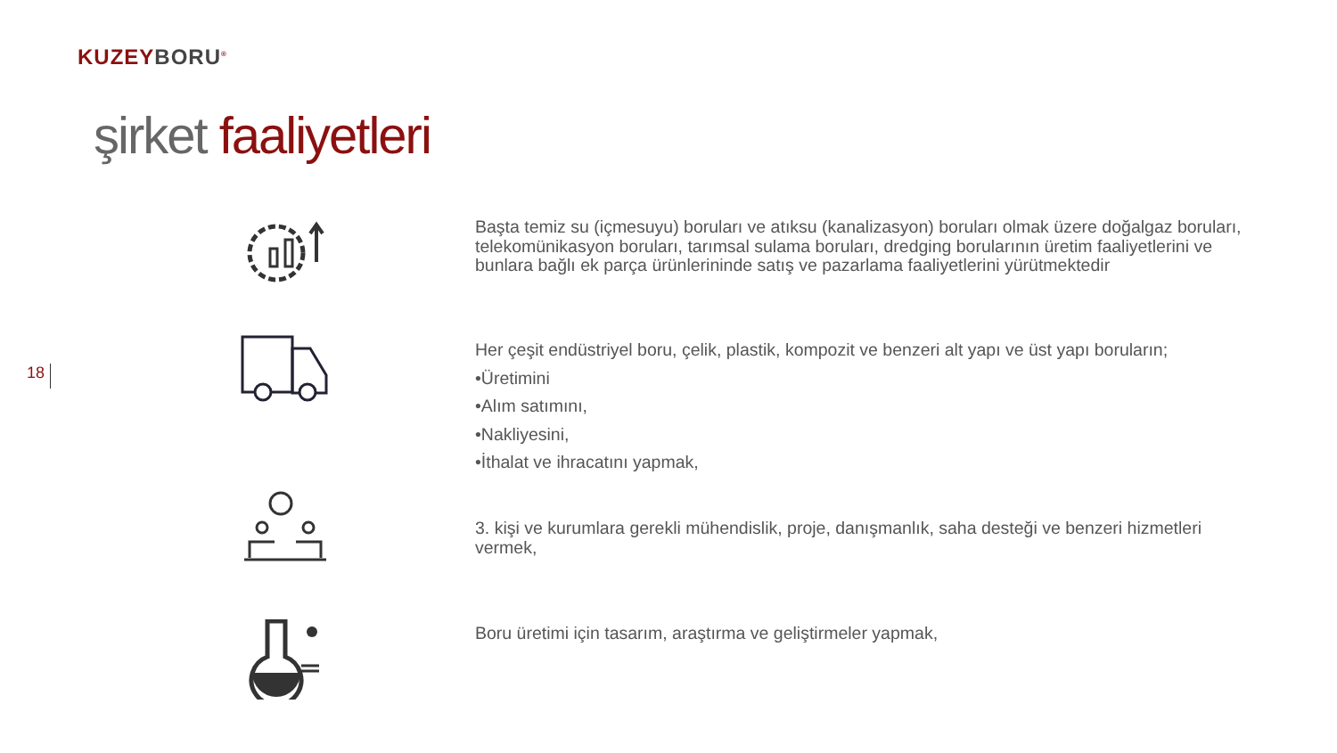KUZEYBORU<sup>®</sup>
şirket faaliyetleri
18
Başta temiz su (içmesuyu) boruları ve atıksu (kanalizasyon) boruları olmak üzere doğalgaz boruları, telekomünikasyon boruları, tarımsal sulama boruları, dredging borularının üretim faaliyetlerini ve bunlara bağlı ek parça ürünlerininde satış ve pazarlama faaliyetlerini yürütmektedir
Her çeşit endüstriyel boru, çelik, plastik, kompozit ve benzeri alt yapı ve üst yapı boruların;
•Üretimini
•Alım satımını,
•Nakliyesini,
•İthalat ve ihracatını yapmak,
3. kişi ve kurumlara gerekli mühendislik, proje, danışmanlık, saha desteği ve benzeri hizmetleri vermek,
Boru üretimi için tasarım, araştırma ve geliştirmeler yapmak,